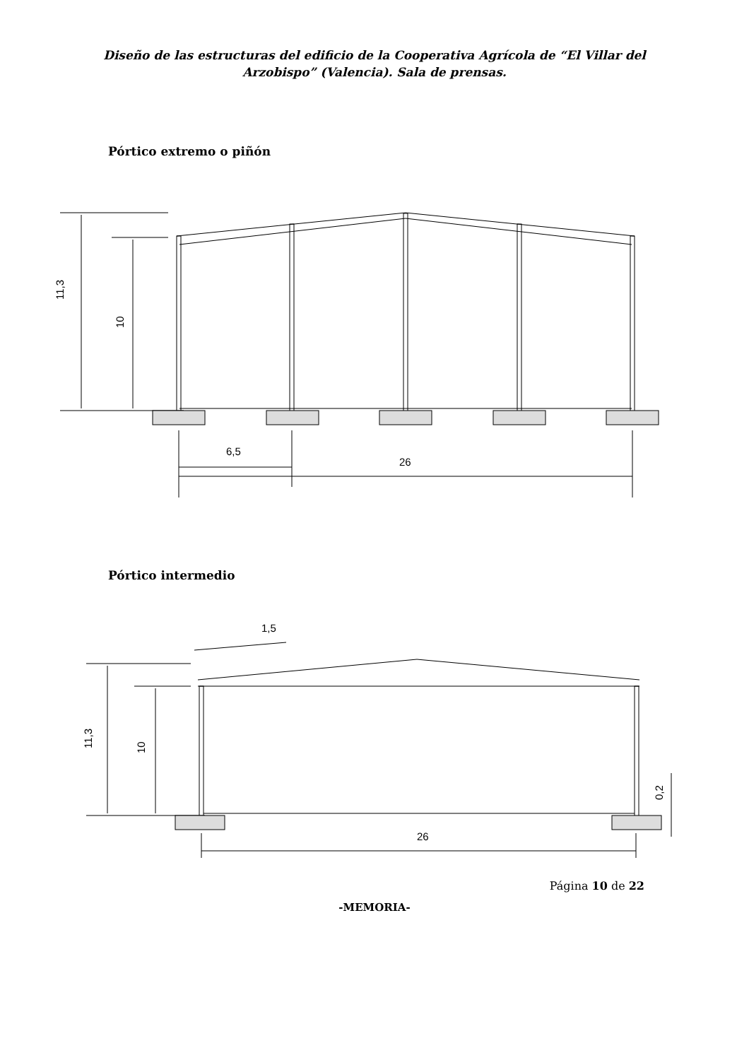Diseño de las estructuras del edificio de la Cooperativa Agrícola de “El Villar del
Arzobispo” (Valencia). Sala de prensas.
Pórtico extremo o piñón
11,3
10
6,5
26
Pórtico intermedio
26
1,5
11,3
10
0,2
Página 10 de 22
-MEMORIA-